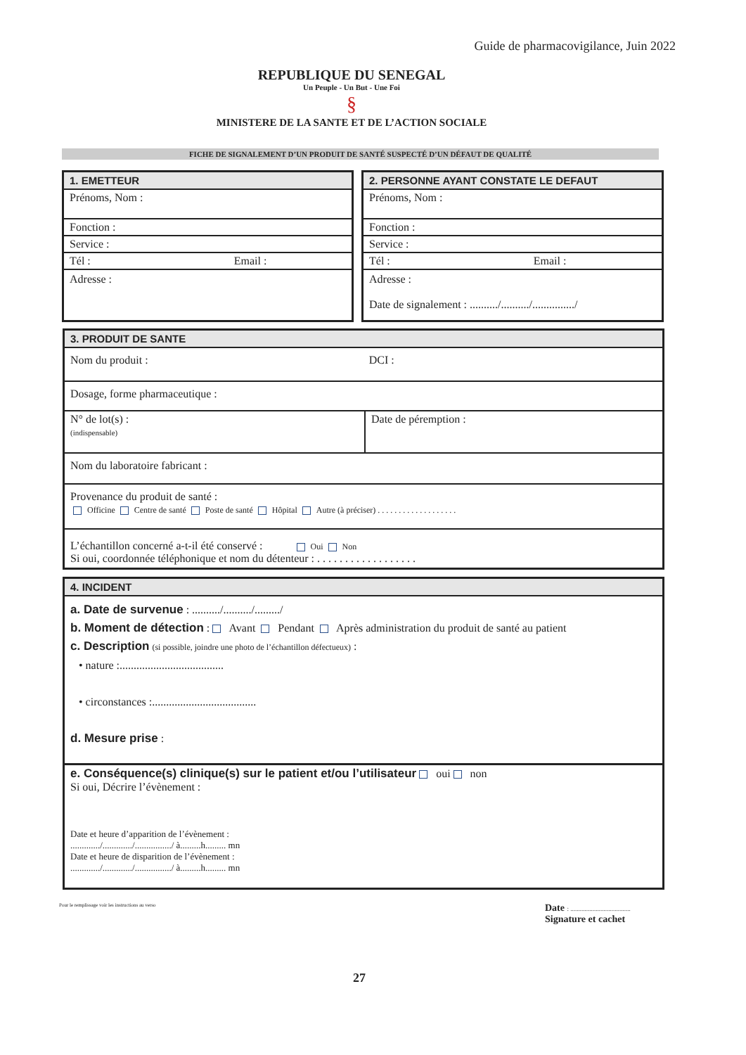Guide de pharmacovigilance, Juin 2022
REPUBLIQUE DU SENEGAL
Un Peuple - Un But - Une Foi
§
MINISTERE DE LA SANTE ET DE L’ACTION SOCIALE
FICHE DE SIGNALEMENT D’UN PRODUIT DE SANTÉ SUSPECTÉ D’UN DÉFAUT DE QUALITÉ
1. EMETTEUR
Prénoms, Nom :
Fonction :
Service :
Tél : Email :
Adresse :
2. PERSONNE AYANT CONSTATE LE DEFAUT
Prénoms, Nom :
Fonction :
Service :
Tél : Email :
Adresse :
Date de signalement : ........../........../.............../
3. PRODUIT DE SANTE
Nom du produit : DCI :
Dosage, forme pharmaceutique :
N° de lot(s) :
(indispensable)
Date de péremption :
Nom du laboratoire fabricant :
Provenance du produit de santé :
Officine Centre de santé Poste de santé Hôpital Autre (à préciser) . . . . . . . . . . . . . . . . . . .
L’échantillon concerné a-t-il été conservé : Oui Non
Si oui, coordonnée téléphonique et nom du détenteur : . . . . . . . . . . . . . . . . . .
4. INCIDENT
a. Date de survenue : ........../........../........./
b. Moment de détection : Avant Pendant Après administration du produit de santé au patient
c. Description (si possible, joindre une photo de l’échantillon défectueux) :
• nature :.....................................
• circonstances :.....................................
d. Mesure prise :
e. Conséquence(s) clinique(s) sur le patient et/ou l’utilisateur oui non
Si oui, Décrire l’évènement :
Date et heure d’apparition de l’évènement :
............./............./................/ à.........h......... mn
Date et heure de disparition de l’évènement :
............./............./................/ à.........h......... mn
Pour le remplissage voir les instructions au verso
Date : ......................................
Signature et cachet
27